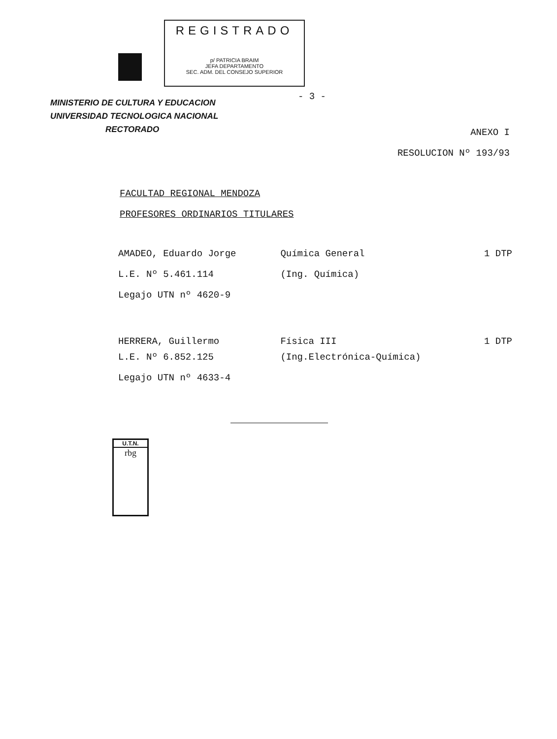REGISTRADO
p/ PATRICIA BRAIM
JEFA DEPARTAMENTO
SEC. ADM. DEL CONSEJO SUPERIOR
- 3 -
MINISTERIO DE CULTURA Y EDUCACION
UNIVERSIDAD TECNOLOGICA NACIONAL
RECTORADO
ANEXO I
RESOLUCION Nº 193/93
FACULTAD REGIONAL MENDOZA
PROFESORES ORDINARIOS TITULARES
| AMADEO, Eduardo Jorge | Química General | 1 DTP |
| L.E. Nº 5.461.114 | (Ing. Química) | |
| Legajo UTN nº 4620-9 | | |
| HERRERA, Guillermo | Física III | 1 DTP |
| L.E. Nº 6.852.125 | (Ing.Electrónica-Química) | |
| Legajo UTN nº 4633-4 | | |
U.T.N.
rbg